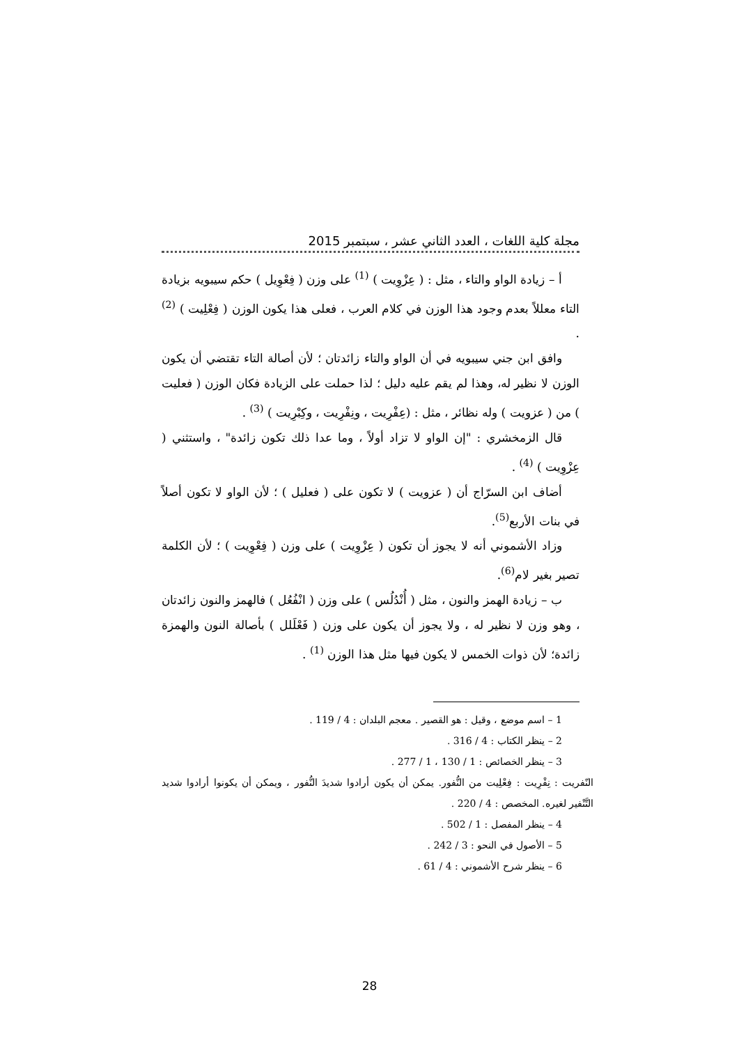مجلة كلية اللغات ، العدد الثاني عشر ، سبتمبر 2015
أ – زيادة الواو والتاء ، مثل : ( عِزْوِيت ) <sup>(1)</sup> على وزن ( فِعْوِيل ) حكم سيبويه بزيادة التاء معللاً بعدم وجود هذا الوزن في كلام العرب ، فعلى هذا يكون الوزن ( فِعْلِيت ) <sup>(2)</sup> .
وافق ابن جني سيبويه في أن الواو والتاء زائدتان ؛ لأن أصالة التاء تقتضي أن يكون الوزن لا نظير له، وهذا لم يقم عليه دليل ؛ لذا حملت على الزيادة فكان الوزن ( فعليت ) من ( عزويت ) وله نظائر ، مثل : (عِفْرِيت ، ونِفْرِيت ، وكِبْرِيت ) <sup>(3)</sup> .
قال الزمخشري : "إن الواو لا تزاد أولاً ، وما عدا ذلك تكون زائدة" ، واستثني ( عِزْوِيت ) <sup>(4)</sup> .
أضاف ابن السرّاج أن ( عزويت ) لا تكون على ( فعليل ) ؛ لأن الواو لا تكون أصلاً في بنات الأربع<sup>(5)</sup>.
وزاد الأشموني أنه لا يجوز أن تكون ( عِزْوِيت ) على وزن ( فِعْوِيت ) ؛ لأن الكلمة تصير بغير لام<sup>(6)</sup>.
ب – زيادة الهمز والنون ، مثل ( أُنْدُلُس ) على وزن ( انْفُعُل ) فالهمز والنون زائدتان ، وهو وزن لا نظير له ، ولا يجوز أن يكون على وزن ( فَعْلَلل ) بأصالة النون والهمزة زائدة؛ لأن ذوات الخمس لا يكون فيها مثل هذا الوزن <sup>(1)</sup> .
1 – اسم موضع ، وقيل : هو القصير . معجم البلدان : 4 / 119 .
2 – ينظر الكتاب : 4 / 316 .
3 – ينظر الخصائص : 1 / 130 ، 1 / 277 .
النّفريت : نِفْرِيت : فِعْلِيت من النُّفور. يمكن أن يكون أرادوا شديدَ النُّفور ، ويمكن أن يكونوا أرادوا شديد التَّنْفير لغيره. المخصص : 4 / 220 .
4 – ينظر المفصل : 1 / 502 .
5 – الأصول في النحو : 3 / 242 .
6 – ينظر شرح الأشموني : 4 / 61 .
28